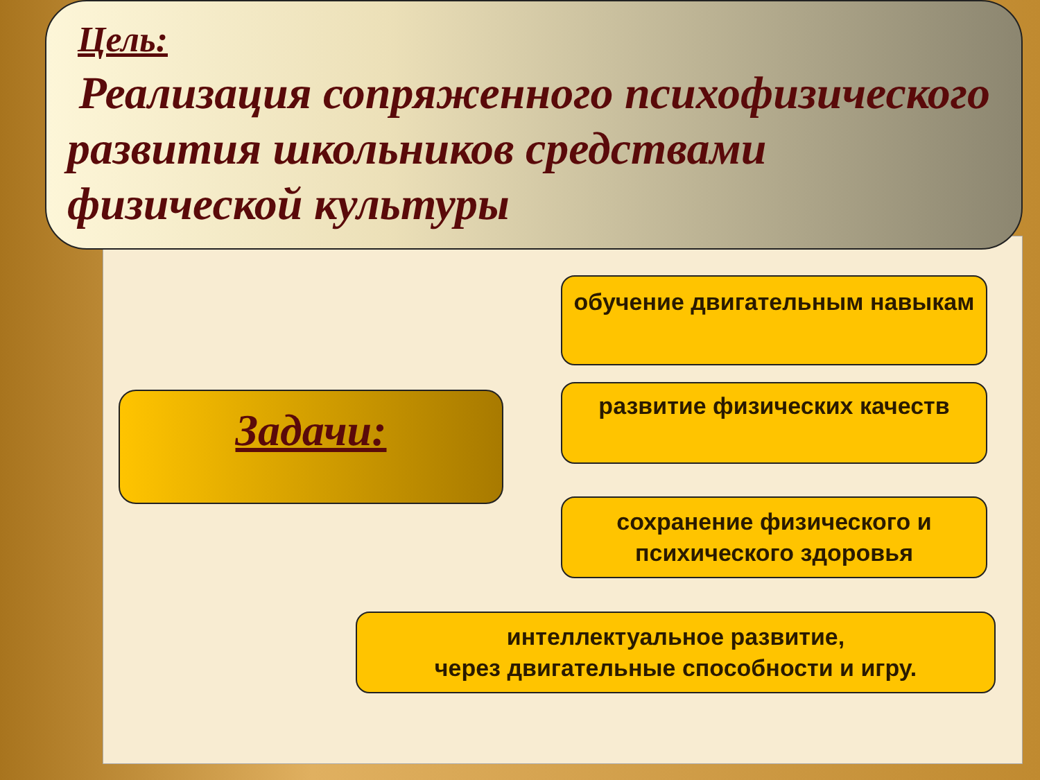Цель:
Реализация сопряженного психофизического развития школьников средствами физической культуры
Задачи:
обучение двигательным навыкам
развитие физических качеств
сохранение физического и психического здоровья
интеллектуальное развитие,
через двигательные способности и игру.